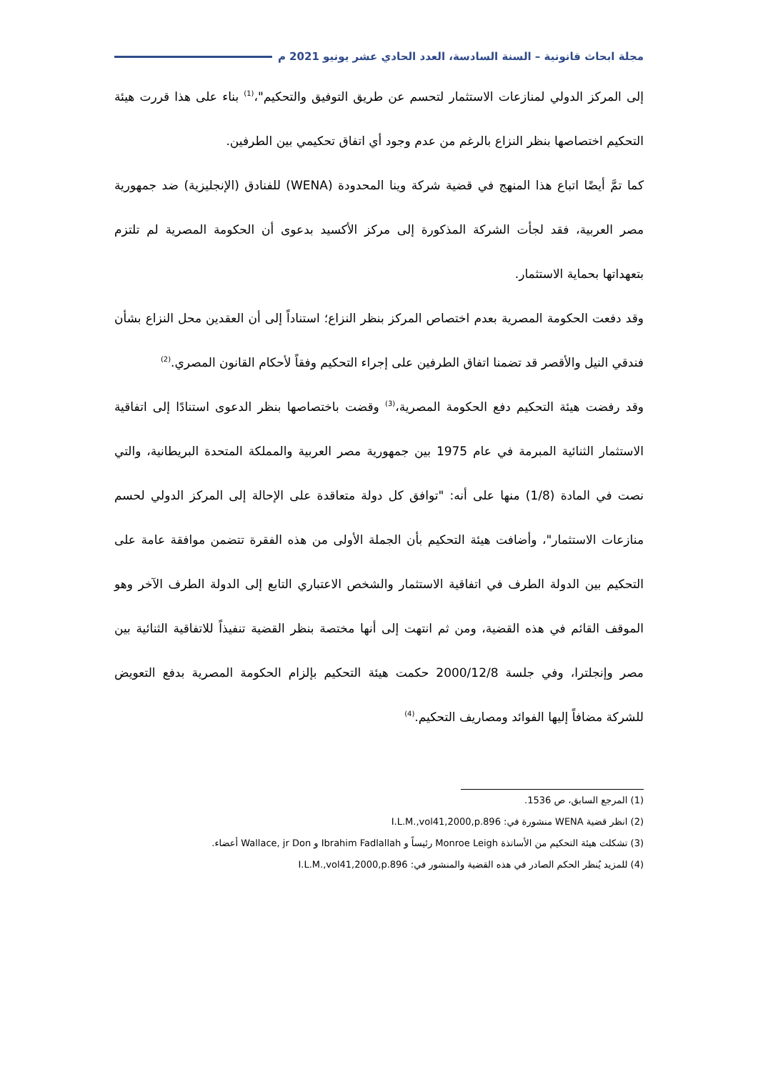مجلة ابحاث قانونية – السنة السادسة، العدد الحادي عشر يونيو 2021 م
إلى المركز الدولي لمنازعات الاستثمار لتحسم عن طريق التوفيق والتحكيم"،<sup>(1)</sup> بناء على هذا قررت هيئة التحكيم اختصاصها بنظر النزاع بالرغم من عدم وجود أي اتفاق تحكيمي بين الطرفين.
كما تمَّ أيضًا اتباع هذا المنهج في قضية شركة وينا المحدودة (WENA) للفنادق (الإنجليزية) ضد جمهورية مصر العربية، فقد لجأت الشركة المذكورة إلى مركز الأكسيد بدعوى أن الحكومة المصرية لم تلتزم بتعهداتها بحماية الاستثمار.
وقد دفعت الحكومة المصرية بعدم اختصاص المركز بنظر النزاع؛ استناداً إلى أن العقدين محل النزاع بشأن فندقي النيل والأقصر قد تضمنا اتفاق الطرفين على إجراء التحكيم وفقاً لأحكام القانون المصري.<sup>(2)</sup>
وقد رفضت هيئة التحكيم دفع الحكومة المصرية،<sup>(3)</sup> وقضت باختصاصها بنظر الدعوى استنادًا إلى اتفاقية الاستثمار الثنائية المبرمة في عام 1975 بين جمهورية مصر العربية والمملكة المتحدة البريطانية، والتي نصت في المادة (1/8) منها على أنه: "توافق كل دولة متعاقدة على الإحالة إلى المركز الدولي لحسم منازعات الاستثمار"، وأضافت هيئة التحكيم بأن الجملة الأولى من هذه الفقرة تتضمن موافقة عامة على التحكيم بين الدولة الطرف في اتفاقية الاستثمار والشخص الاعتباري التابع إلى الدولة الطرف الآخر وهو الموقف القائم في هذه القضية، ومن ثم انتهت إلى أنها مختصة بنظر القضية تنفيذاً للاتفاقية الثنائية بين مصر وإنجلترا، وفي جلسة 2000/12/8 حكمت هيئة التحكيم بإلزام الحكومة المصرية بدفع التعويض للشركة مضافاً إليها الفوائد ومصاريف التحكيم.<sup>(4)</sup>
(1) المرجع السابق، ص 1536.
(2) انظر قضية WENA منشورة في: I.L.M.,vol41,2000,p.896
(3) تشكلت هيئة التحكيم من الأساتذة Monroe Leigh رئيساً و Ibrahim Fadlallah و Wallace, jr Don أعضاء.
(4) للمزيد يُنظر الحكم الصادر في هذه القضية والمنشور في: I.L.M.,vol41,2000,p.896